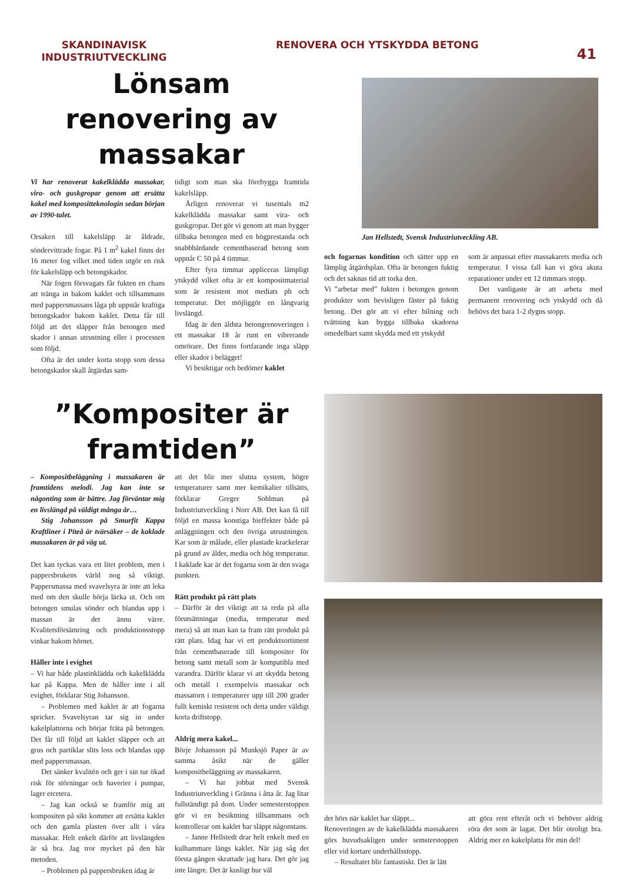SKANDINAVISK INDUSTRIUTVECKLING
RENOVERA OCH YTSKYDDA BETONG
41
Lönsam renovering av massakar
Vi har renoverat kakelklädda massakar, vira- och guskgropar genom att ersätta kakel med kompositteknologin sedan början av 1990-talet.
Orsaken till kakelsläpp är åldrade, söndervittrade fogar. På 1 m<sup>2</sup> kakel finns det 16 meter fog vilket med tiden utgör en risk för kakelsläpp och betongskador.
När fogen försvagats får fukten en chans att tränga in bakom kaklet och tillsammans med pappersmassans låga ph uppstår kraftiga betongskador bakom kaklet. Detta får till följd att det släpper från betongen med skador i annan utrustning eller i processen som följd.
Ofta är det under korta stopp som dessa betongskador skall åtgärdas sam-
tidigt som man ska förebygga framtida kakelsläpp.
Årligen renoverar vi tusentals m2 kakelklädda massakar samt vira- och guskgropar. Det gör vi genom att man bygger tillbaka betongen med en högprestanda och snabbhärdande cementbaserad betong som uppnår C 50 på 4 timmar.
Efter fyra timmar appliceras lämpligt ytskydd vilket ofta är ett kompositmaterial som är resistent mot mediats ph och temperatur. Det möjliggör en långvarig livslängd.
Idag är den äldsta betongrenoveringen i ett massakar 18 år runt en vibrerande omrörare. Det finns fortfarande inga släpp eller skador i belägget!
Vi besiktigar och bedömer kaklet
Jan Hellstedt, Svensk Industriutveckling AB.
och fogarnas kondition och sätter upp en lämplig åtgärdsplan. Ofta är betongen fuktig och det saknas tid att torka den.
Vi ”arbetar med” fukten i betongen genom produkter som bevisligen fäster på fuktig betong. Det gör att vi efter bilning och tvättning kan bygga tillbaka skadorna omedelbart samt skydda med ett ytskydd
som är anpassat efter massakarets media och temperatur. I vissa fall kan vi göra akuta reparationer under ett 12 timmars stopp.
Det vanligaste är att arbeta med permanent renovering och ytskydd och då behövs det bara 1-2 dygns stopp.
”Kompositer är framtiden”
– Kompositbeläggning i massakaren är framtidens melodi. Jag kan inte se någonting som är bättre. Jag förväntar mig en livslängd på väldigt många år…
Stig Johansson på Smurfit Kappa Kraftliner i Piteå är tvärsäker – de kaklade massakaren är på väg ut.
Det kan tyckas vara ett litet problem, men i pappersbrukens värld nog så viktigt. Pappersmassa med svavelsyra är inte att leka med om den skulle börja läcka ut. Och om betongen smulas sönder och blandas upp i massan är det ännu värre. Kvalitetsförsämring och produktionsstopp vinkar bakom hörnet.
Håller inte i evighet
– Vi har både plastinklädda och kakelklädda kar på Kappa. Men de håller inte i all evighet, förklarar Stig Johansson.
– Problemen med kaklet är att fogarna spricker. Svavelsyran tar sig in under kakelplattorna och börjar fräta på betongen. Det får till följd att kaklet släpper och att grus och partiklar slits loss och blandas upp med pappersmassan.
Det sänker kvalitén och ger i sin tur ökad risk för störningar och haverier i pumpar, lager etcetera.
– Jag kan också se framför mig att kompositen på sikt kommer att ersätta kaklet och den gamla plasten över allt i våra massakar. Helt enkelt därför att livslängden är så bra. Jag tror mycket på den här metoden.
– Problemen på pappersbruken idag är
att det blir mer slutna system, högre temperaturer samt mer kemikalier tillsätts, förklarar Greger Sohlman på Industriutveckling i Norr AB. Det kan få till följd en massa konstiga bieffekter både på anläggningen och den övriga utrustningen. Kar som är målade, eller plastade krackelerar på grund av ålder, media och hög temperatur. I kaklade kar är det fogarna som är den svaga punkten.
Rätt produkt på rätt plats
– Därför är det viktigt att ta reda på alla förutsättningar (media, temperatur med mera) så att man kan ta fram rätt produkt på rätt plats. Idag har vi ett produktsortiment från cementbaserade till kompositer för betong samt metall som är kompatibla med varandra. Därför klarar vi att skydda betong och metall i exempelvis massakar och massatorn i temperaturer upp till 200 grader fullt kemiskt resistent och detta under väldigt korta driftstopp.
Aldrig mera kakel...
Börje Johansson på Munksjö Paper är av samma åsikt när de gäller kompositbeläggning av massakaren.
– Vi har jobbat med Svensk Industriutveckling i Gränna i åtta år. Jag litar fullständigt på dom. Under semesterstoppen gör vi en besiktning tillsammans och kontrollerar om kaklet har släppt någonstans.
– Janne Hellstedt drar helt enkelt med en kulhammare längs kaklet. När jag såg det första gången skrattade jag bara. Det gör jag inte längre. Det är kusligt hur väl
det hörs när kaklet har släppt...
Renoveringen av de kakelklädda massakaren görs huvudsakligen under semsterstoppen eller vid kortare underhållsstopp.
– Resultatet blir fantastiskt. Det är lätt
att göra rent efteråt och vi behöver aldrig röra det som är lagat. Det blir otroligt bra. Aldrig mer en kakelplatta för min del!